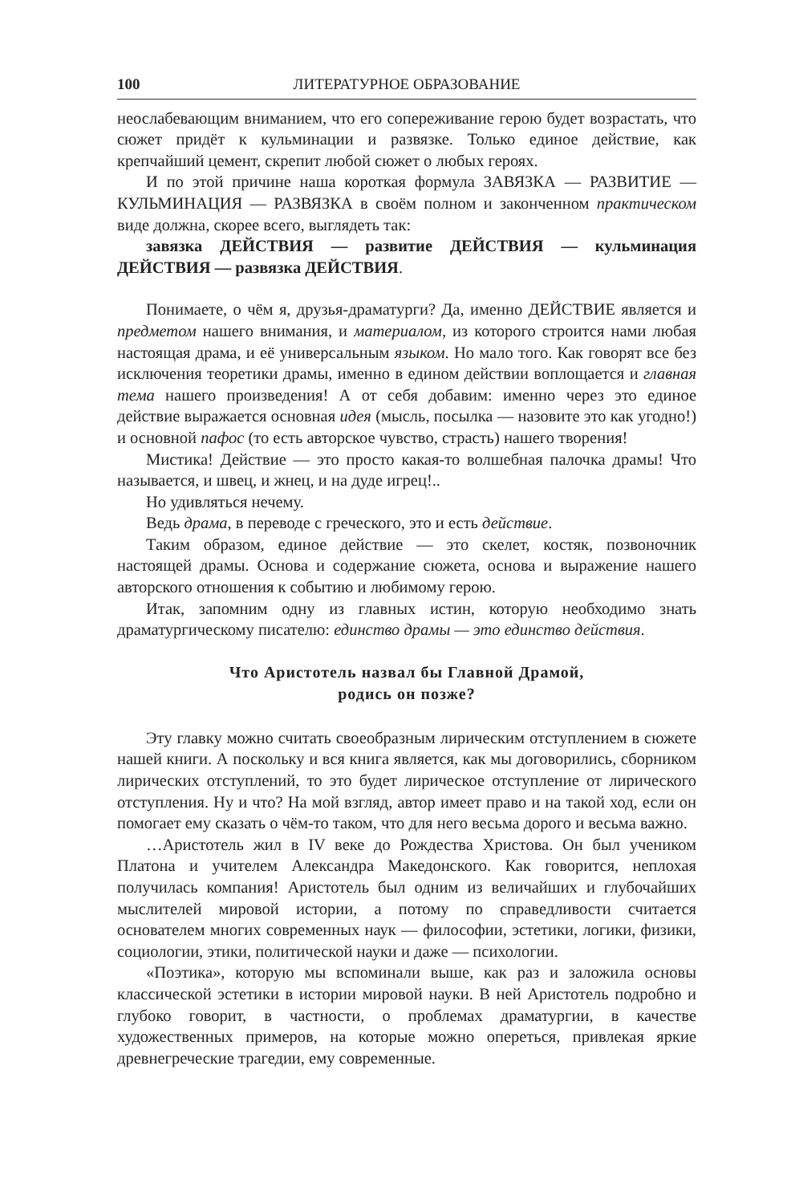100 ЛИТЕРАТУРНОЕ ОБРАЗОВАНИЕ
неослабевающим вниманием, что его сопереживание герою будет возрастать, что сюжет придёт к кульминации и развязке. Только единое действие, как крепчайший цемент, скрепит любой сюжет о любых героях.
И по этой причине наша короткая формула ЗАВЯЗКА — РАЗВИТИЕ — КУЛЬМИНАЦИЯ — РАЗВЯЗКА в своём полном и законченном практическом виде должна, скорее всего, выглядеть так:
завязка ДЕЙСТВИЯ — развитие ДЕЙСТВИЯ — кульминация ДЕЙСТВИЯ — развязка ДЕЙСТВИЯ.
Понимаете, о чём я, друзья-драматурги? Да, именно ДЕЙСТВИЕ является и предметом нашего внимания, и материалом, из которого строится нами любая настоящая драма, и её универсальным языком. Но мало того. Как говорят все без исключения теоретики драмы, именно в едином действии воплощается и главная тема нашего произведения! А от себя добавим: именно через это единое действие выражается основная идея (мысль, посылка — назовите это как угодно!) и основной пафос (то есть авторское чувство, страсть) нашего творения!
Мистика! Действие — это просто какая-то волшебная палочка драмы! Что называется, и швец, и жнец, и на дуде игрец!..
Но удивляться нечему.
Ведь драма, в переводе с греческого, это и есть действие.
Таким образом, единое действие — это скелет, костяк, позвоночник настоящей драмы. Основа и содержание сюжета, основа и выражение нашего авторского отношения к событию и любимому герою.
Итак, запомним одну из главных истин, которую необходимо знать драматургическому писателю: единство драмы — это единство действия.
Что Аристотель назвал бы Главной Драмой,
родись он позже?
Эту главку можно считать своеобразным лирическим отступлением в сюжете нашей книги. А поскольку и вся книга является, как мы договорились, сборником лирических отступлений, то это будет лирическое отступление от лирического отступления. Ну и что? На мой взгляд, автор имеет право и на такой ход, если он помогает ему сказать о чём-то таком, что для него весьма дорого и весьма важно.
…Аристотель жил в IV веке до Рождества Христова. Он был учеником Платона и учителем Александра Македонского. Как говорится, неплохая получилась компания! Аристотель был одним из величайших и глубочайших мыслителей мировой истории, а потому по справедливости считается основателем многих современных наук — философии, эстетики, логики, физики, социологии, этики, политической науки и даже — психологии.
«Поэтика», которую мы вспоминали выше, как раз и заложила основы классической эстетики в истории мировой науки. В ней Аристотель подробно и глубоко говорит, в частности, о проблемах драматургии, в качестве художественных примеров, на которые можно опереться, привлекая яркие древнегреческие трагедии, ему современные.